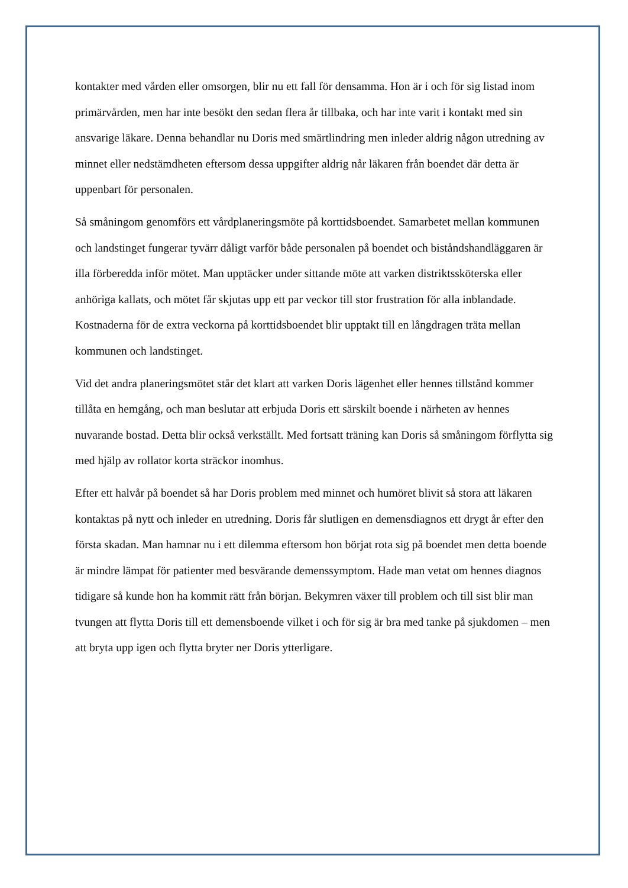kontakter med vården eller omsorgen, blir nu ett fall för densamma. Hon är i och för sig listad inom primärvården, men har inte besökt den sedan flera år tillbaka, och har inte varit i kontakt med sin ansvarige läkare. Denna behandlar nu Doris med smärtlindring men inleder aldrig någon utredning av minnet eller nedstämdheten eftersom dessa uppgifter aldrig når läkaren från boendet där detta är uppenbart för personalen.
Så småningom genomförs ett vårdplaneringsmöte på korttidsboendet. Samarbetet mellan kommunen och landstinget fungerar tyvärr dåligt varför både personalen på boendet och biståndshandläggaren är illa förberedda inför mötet. Man upptäcker under sittande möte att varken distriktssköterska eller anhöriga kallats, och mötet får skjutas upp ett par veckor till stor frustration för alla inblandade. Kostnaderna för de extra veckorna på korttidsboendet blir upptakt till en långdragen träta mellan kommunen och landstinget.
Vid det andra planeringsmötet står det klart att varken Doris lägenhet eller hennes tillstånd kommer tillåta en hemgång, och man beslutar att erbjuda Doris ett särskilt boende i närheten av hennes nuvarande bostad. Detta blir också verkställt. Med fortsatt träning kan Doris så småningom förflytta sig med hjälp av rollator korta sträckor inomhus.
Efter ett halvår på boendet så har Doris problem med minnet och humöret blivit så stora att läkaren kontaktas på nytt och inleder en utredning. Doris får slutligen en demensdiagnos ett drygt år efter den första skadan. Man hamnar nu i ett dilemma eftersom hon börjat rota sig på boendet men detta boende är mindre lämpat för patienter med besvärande demenssymptom. Hade man vetat om hennes diagnos tidigare så kunde hon ha kommit rätt från början. Bekymren växer till problem och till sist blir man tvungen att flytta Doris till ett demensboende vilket i och för sig är bra med tanke på sjukdomen – men att bryta upp igen och flytta bryter ner Doris ytterligare.